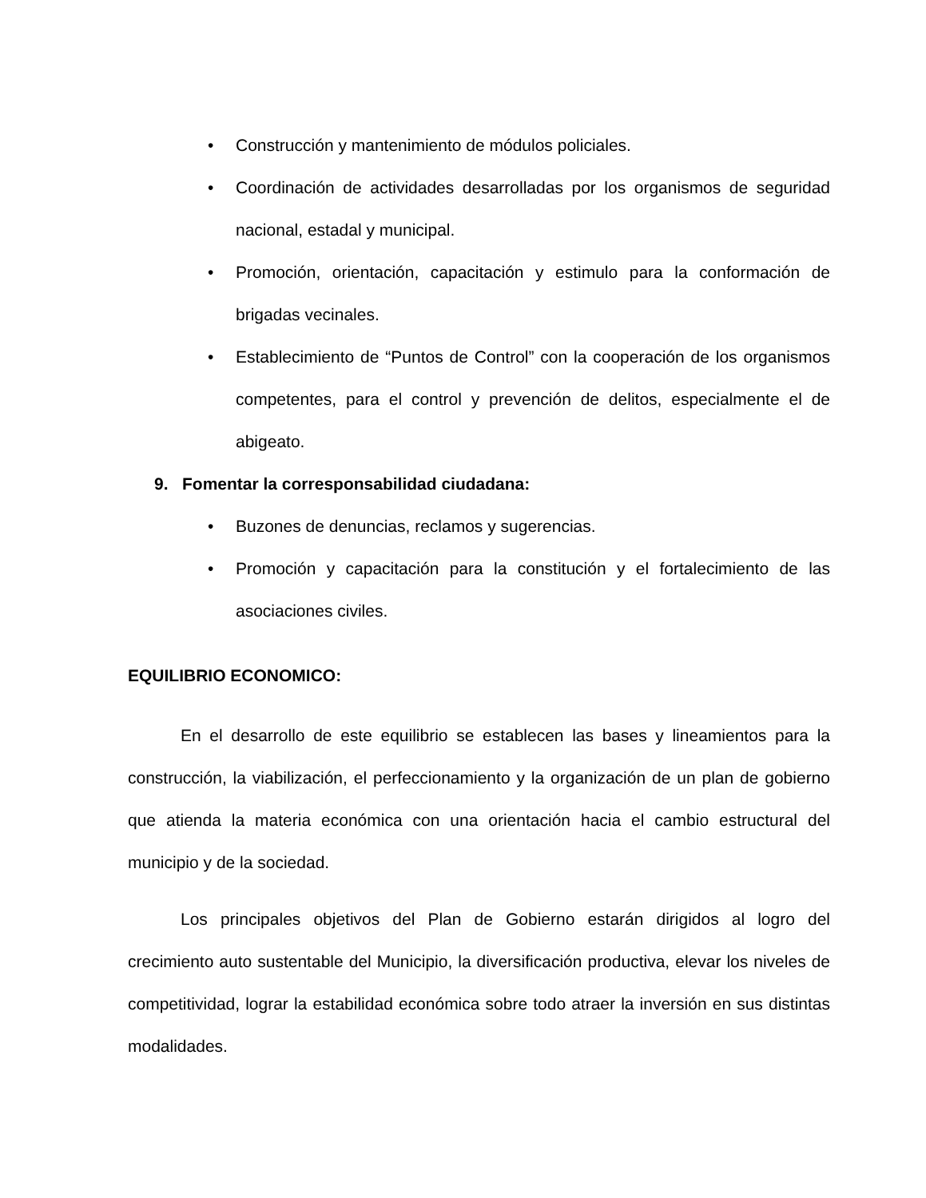• Construcción y mantenimiento de módulos policiales.
• Coordinación de actividades desarrolladas por los organismos de seguridad nacional, estadal y municipal.
• Promoción, orientación, capacitación y estimulo para la conformación de brigadas vecinales.
• Establecimiento de “Puntos de Control” con la cooperación de los organismos competentes, para el control y prevención de delitos, especialmente el de abigeato.
9. Fomentar la corresponsabilidad ciudadana:
• Buzones de denuncias, reclamos y sugerencias.
• Promoción y capacitación para la constitución y el fortalecimiento de las asociaciones civiles.
EQUILIBRIO ECONOMICO:
En el desarrollo de este equilibrio se establecen las bases y lineamientos para la construcción, la viabilización, el perfeccionamiento y la organización de un plan de gobierno que atienda la materia económica con una orientación hacia el cambio estructural del municipio y de la sociedad.
Los principales objetivos del Plan de Gobierno estarán dirigidos al logro del crecimiento auto sustentable del Municipio, la diversificación productiva, elevar los niveles de competitividad, lograr la estabilidad económica sobre todo atraer la inversión en sus distintas modalidades.